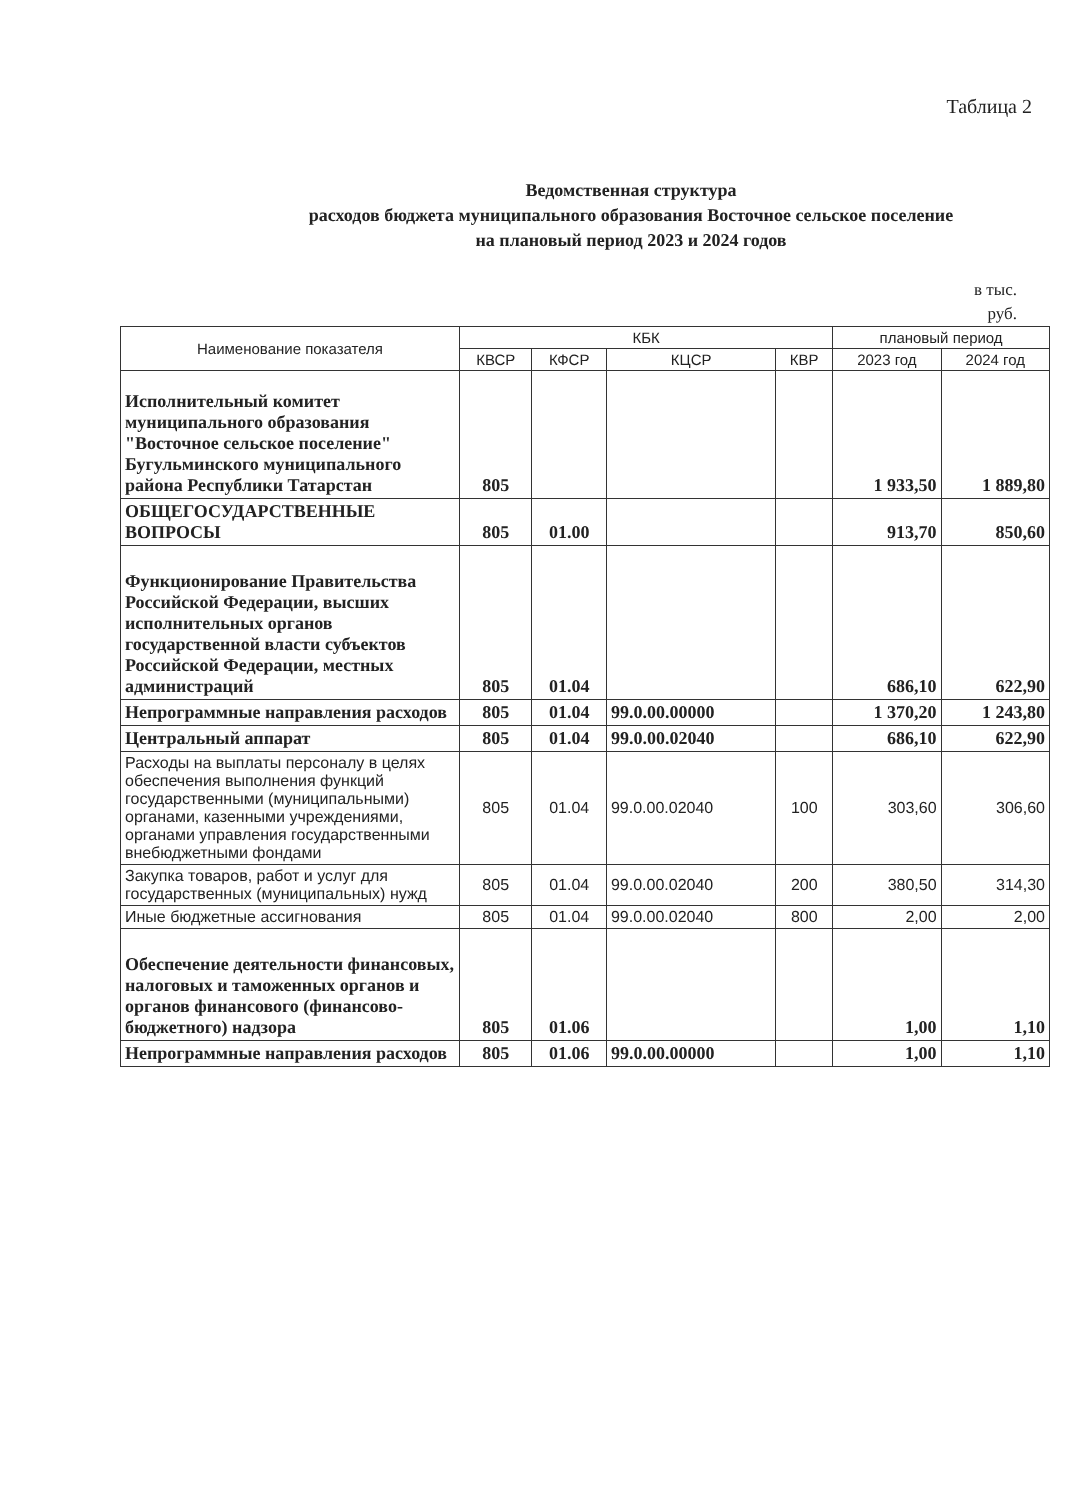Таблица 2
Ведомственная структура
расходов бюджета муниципального образования Восточное сельское поселение
на плановый период 2023 и 2024 годов
в тыс.
руб.
| Наименование показателя | КБК | | | | плановый период | |
| --- | --- | --- | --- | --- | --- | --- |
| | КВСР | КФСР | КЦСР | КВР | 2023 год | 2024 год |
| Исполнительный комитет муниципального образования "Восточное сельское поселение" Бугульминского муниципального района Республики Татарстан | 805 | | | | 1 933,50 | 1 889,80 |
| ОБЩЕГОСУДАРСТВЕННЫЕ ВОПРОСЫ | 805 | 01.00 | | | 913,70 | 850,60 |
| Функционирование Правительства Российской Федерации, высших исполнительных органов государственной власти субъектов Российской Федерации, местных администраций | 805 | 01.04 | | | 686,10 | 622,90 |
| Непрограммные направления расходов | 805 | 01.04 | 99.0.00.00000 | | 1 370,20 | 1 243,80 |
| Центральный аппарат | 805 | 01.04 | 99.0.00.02040 | | 686,10 | 622,90 |
| Расходы на выплаты персоналу в целях обеспечения выполнения функций государственными (муниципальными) органами, казенными учреждениями, органами управления государственными внебюджетными фондами | 805 | 01.04 | 99.0.00.02040 | 100 | 303,60 | 306,60 |
| Закупка товаров, работ и услуг для государственных (муниципальных) нужд | 805 | 01.04 | 99.0.00.02040 | 200 | 380,50 | 314,30 |
| Иные бюджетные ассигнования | 805 | 01.04 | 99.0.00.02040 | 800 | 2,00 | 2,00 |
| Обеспечение деятельности финансовых, налоговых и таможенных органов и органов финансового (финансово-бюджетного) надзора | 805 | 01.06 | | | 1,00 | 1,10 |
| Непрограммные направления расходов | 805 | 01.06 | 99.0.00.00000 | | 1,00 | 1,10 |